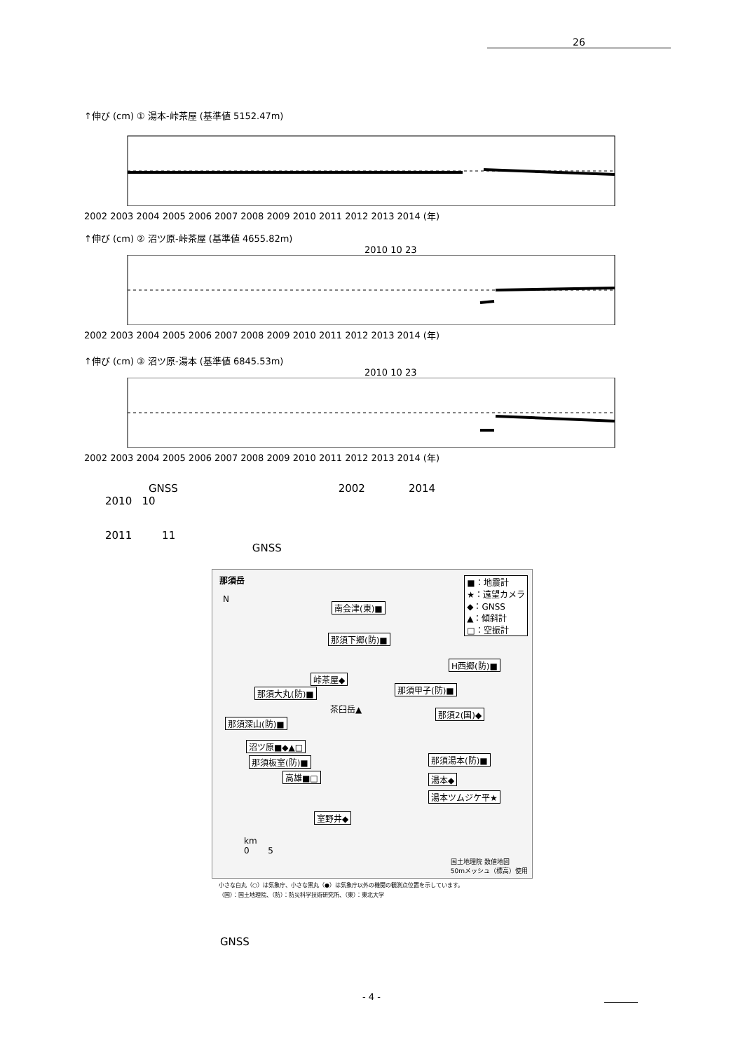26
↑伸び (cm) ① 湯本-峠茶屋 (基準値 5152.47m)
2002 2003 2004 2005 2006 2007 2008 2009 2010 2011 2012 2013 2014 (年)
↑伸び (cm) ② 沼ツ原-峠茶屋 (基準値 4655.82m)
2010 10 23
2002 2003 2004 2005 2006 2007 2008 2009 2010 2011 2012 2013 2014 (年)
↑伸び (cm) ③ 沼ツ原-湯本 (基準値 6845.53m)
2010 10 23
2002 2003 2004 2005 2006 2007 2008 2009 2010 2011 2012 2013 2014 (年)
GNSS 2002 2014
2010 10
2011 11
GNSS
那須岳
N
■：地震計
★：遠望カメラ
◆：GNSS
▲：傾斜計
□：空振計
南会津(東)■
那須下郷(防)■
H西郷(防)■
峠茶屋◆
那須大丸(防)■ 那須甲子(防)■
茶臼岳▲ 那須2(国)◆
那須深山(防)■
沼ツ原■◆▲□
那須湯本(防)■
那須板室(防)■
湯本◆
高雄■□
湯本ツムジケ平★
室野井◆
km
0 5
国土地理院 数値地図
50mメッシュ（標高）使用
小さな白丸（○）は気象庁、小さな黒丸（●）は気象庁以外の機関の観測点位置を示しています。
（国）：国土地理院、（防）：防災科学技術研究所、（東）：東北大学
GNSS
- 4 -